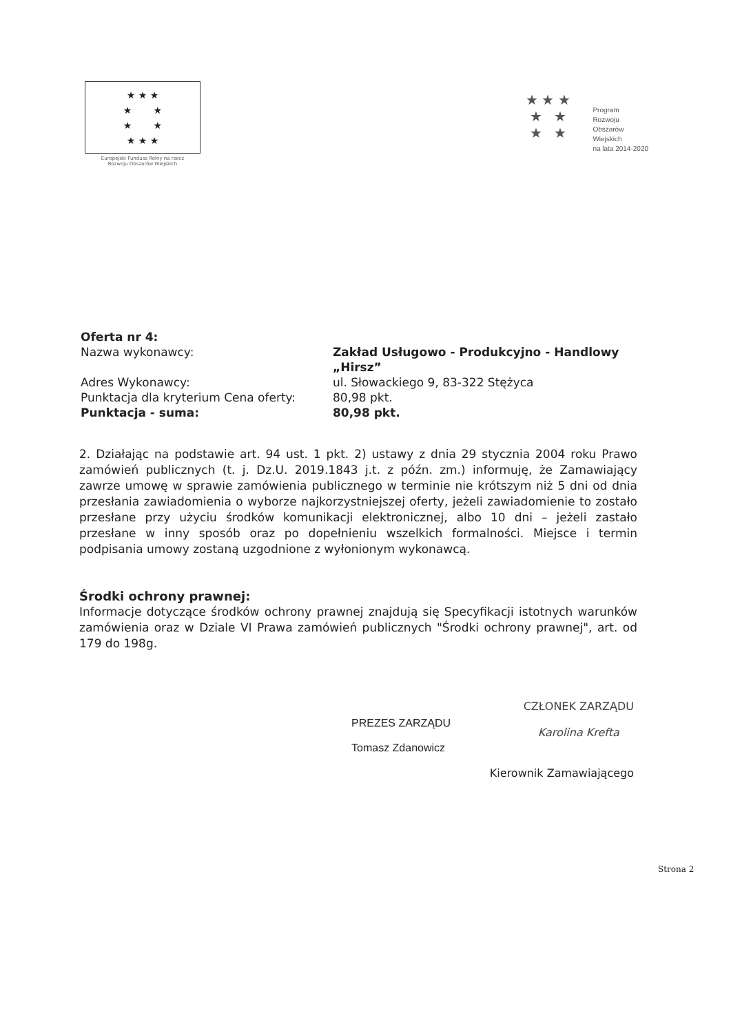★ ★ ★
★ ★
★ ★
★ ★ ★
Europejski Fundusz Rolny na rzecz
Rozwoju Obszarów Wiejskich
★ ★ ★
★ ★
★ ★
Program
Rozwoju
Obszarów
Wiejskich
na lata 2014-2020
| Oferta nr 4: Nazwa wykonawcy: | Zakład Usługowo - Produkcyjno - Handlowy „Hirsz” |
| Adres Wykonawcy: | ul. Słowackiego 9, 83-322 Stężyca |
| Punktacja dla kryterium Cena oferty: | 80,98 pkt. |
| Punktacja - suma: | 80,98 pkt. |
2. Działając na podstawie art. 94 ust. 1 pkt. 2) ustawy z dnia 29 stycznia 2004 roku Prawo zamówień publicznych (t. j. Dz.U. 2019.1843 j.t. z późn. zm.) informuję, że Zamawiający zawrze umowę w sprawie zamówienia publicznego w terminie nie krótszym niż 5 dni od dnia przesłania zawiadomienia o wyborze najkorzystniejszej oferty, jeżeli zawiadomienie to zostało przesłane przy użyciu środków komunikacji elektronicznej, albo 10 dni – jeżeli zastało przesłane w inny sposób oraz po dopełnieniu wszelkich formalności. Miejsce i termin podpisania umowy zostaną uzgodnione z wyłonionym wykonawcą.
Środki ochrony prawnej:
Informacje dotyczące środków ochrony prawnej znajdują się Specyfikacji istotnych warunków zamówienia oraz w Dziale VI Prawa zamówień publicznych "Środki ochrony prawnej", art. od 179 do 198g.
PREZES ZARZĄDU
Tomasz Zdanowicz
CZŁONEK ZARZĄDU
Karolina Krefta
Kierownik Zamawiającego
Strona 2